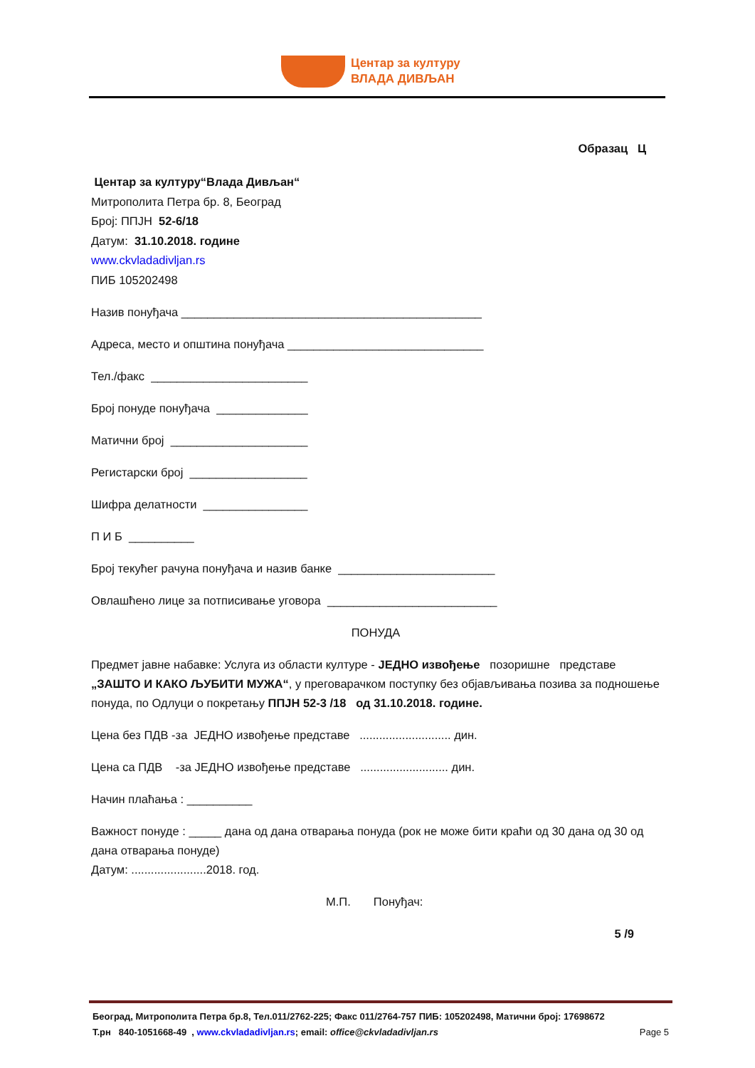Центар за културу
ВЛАДА ДИВЉАН
Образац Ц
Центар за културу“Влада Дивљан“
Митрополита Петра бр. 8, Београд
Број: ППЈН 52-6/18
Датум: 31.10.2018. године
www.ckvladadivljan.rs
ПИБ 105202498
Назив понуђача ______________________________________________
Адреса, место и општина понуђача ______________________________
Тел./факс ________________________
Број понуде понуђача ______________
Матични број _____________________
Регистарски број __________________
Шифра делатности ________________
П И Б __________
Број текућег рачуна понуђача и назив банке ________________________
Овлашћено лице за потписивање уговора __________________________
ПОНУДА
Предмет јавне набавке: Услуга из области културе - ЈЕДНО извођење позоришне представе „ЗАШТО И КАКО ЉУБИТИ МУЖА“, у преговарачком поступку без објављивања позива за подношење понуда, по Одлуци о покретању ППЈН 52-3 /18 од 31.10.2018. године.
Цена без ПДВ -за ЈЕДНО извођење представе ............................ дин.
Цена са ПДВ -за ЈЕДНО извођење представе ........................... дин.
Начин плаћања : __________
Важност понуде : _____ дана од дана отварања понуда (рок не може бити краћи од 30 дана од 30 од дана отварања понуде)
Датум: .......................2018. год.
М.П. Понуђач:
5 /9
Београд, Митрополита Петра бр.8, Тел.011/2762-225; Факс 011/2764-757 ПИБ: 105202498, Матични број: 17698672
Т.рн 840-1051668-49 , www.ckvladadivljan.rs; email: office@ckvladadivljan.rs Page 5